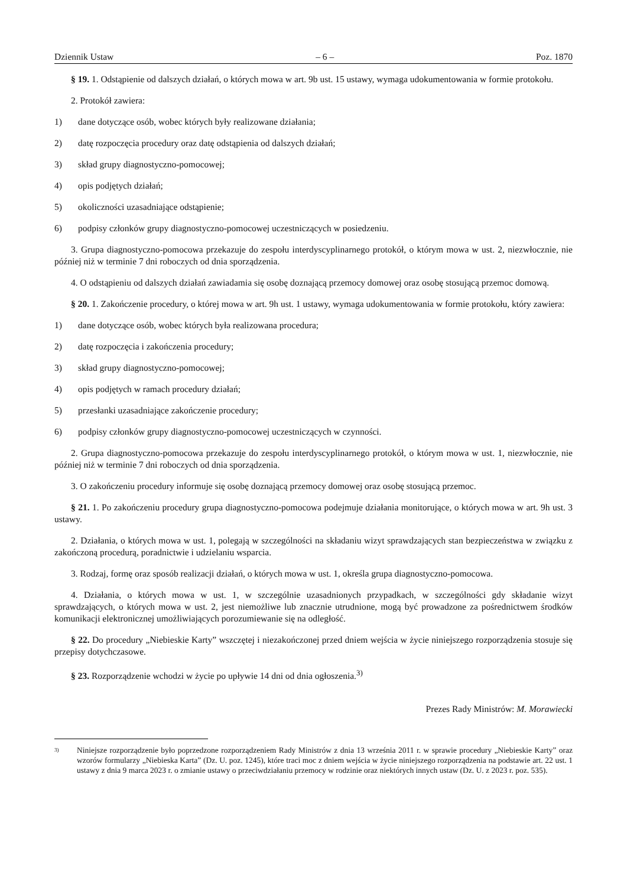Dziennik Ustaw – 6 – Poz. 1870
§ 19. 1. Odstąpienie od dalszych działań, o których mowa w art. 9b ust. 15 ustawy, wymaga udokumentowania w formie protokołu.
2. Protokół zawiera:
1) dane dotyczące osób, wobec których były realizowane działania;
2) datę rozpoczęcia procedury oraz datę odstąpienia od dalszych działań;
3) skład grupy diagnostyczno-pomocowej;
4) opis podjętych działań;
5) okoliczności uzasadniające odstąpienie;
6) podpisy członków grupy diagnostyczno-pomocowej uczestniczących w posiedzeniu.
3. Grupa diagnostyczno-pomocowa przekazuje do zespołu interdyscyplinarnego protokół, o którym mowa w ust. 2, niezwłocznie, nie później niż w terminie 7 dni roboczych od dnia sporządzenia.
4. O odstąpieniu od dalszych działań zawiadamia się osobę doznającą przemocy domowej oraz osobę stosującą przemoc domową.
§ 20. 1. Zakończenie procedury, o której mowa w art. 9h ust. 1 ustawy, wymaga udokumentowania w formie protokołu, który zawiera:
1) dane dotyczące osób, wobec których była realizowana procedura;
2) datę rozpoczęcia i zakończenia procedury;
3) skład grupy diagnostyczno-pomocowej;
4) opis podjętych w ramach procedury działań;
5) przesłanki uzasadniające zakończenie procedury;
6) podpisy członków grupy diagnostyczno-pomocowej uczestniczących w czynności.
2. Grupa diagnostyczno-pomocowa przekazuje do zespołu interdyscyplinarnego protokół, o którym mowa w ust. 1, niezwłocznie, nie później niż w terminie 7 dni roboczych od dnia sporządzenia.
3. O zakończeniu procedury informuje się osobę doznającą przemocy domowej oraz osobę stosującą przemoc.
§ 21. 1. Po zakończeniu procedury grupa diagnostyczno-pomocowa podejmuje działania monitorujące, o których mowa w art. 9h ust. 3 ustawy.
2. Działania, o których mowa w ust. 1, polegają w szczególności na składaniu wizyt sprawdzających stan bezpieczeństwa w związku z zakończoną procedurą, poradnictwie i udzielaniu wsparcia.
3. Rodzaj, formę oraz sposób realizacji działań, o których mowa w ust. 1, określa grupa diagnostyczno-pomocowa.
4. Działania, o których mowa w ust. 1, w szczególnie uzasadnionych przypadkach, w szczególności gdy składanie wizyt sprawdzających, o których mowa w ust. 2, jest niemożliwe lub znacznie utrudnione, mogą być prowadzone za pośrednictwem środków komunikacji elektronicznej umożliwiających porozumiewanie się na odległość.
§ 22. Do procedury „Niebieskie Karty” wszczętej i niezakończonej przed dniem wejścia w życie niniejszego rozporządzenia stosuje się przepisy dotychczasowe.
§ 23. Rozporządzenie wchodzi w życie po upływie 14 dni od dnia ogłoszenia.<sup>3)</sup>
Prezes Rady Ministrów: M. Morawiecki
<sup>3)</sup> Niniejsze rozporządzenie było poprzedzone rozporządzeniem Rady Ministrów z dnia 13 września 2011 r. w sprawie procedury „Niebieskie Karty” oraz wzorów formularzy „Niebieska Karta” (Dz. U. poz. 1245), które traci moc z dniem wejścia w życie niniejszego rozporządzenia na podstawie art. 22 ust. 1 ustawy z dnia 9 marca 2023 r. o zmianie ustawy o przeciwdziałaniu przemocy w rodzinie oraz niektórych innych ustaw (Dz. U. z 2023 r. poz. 535).